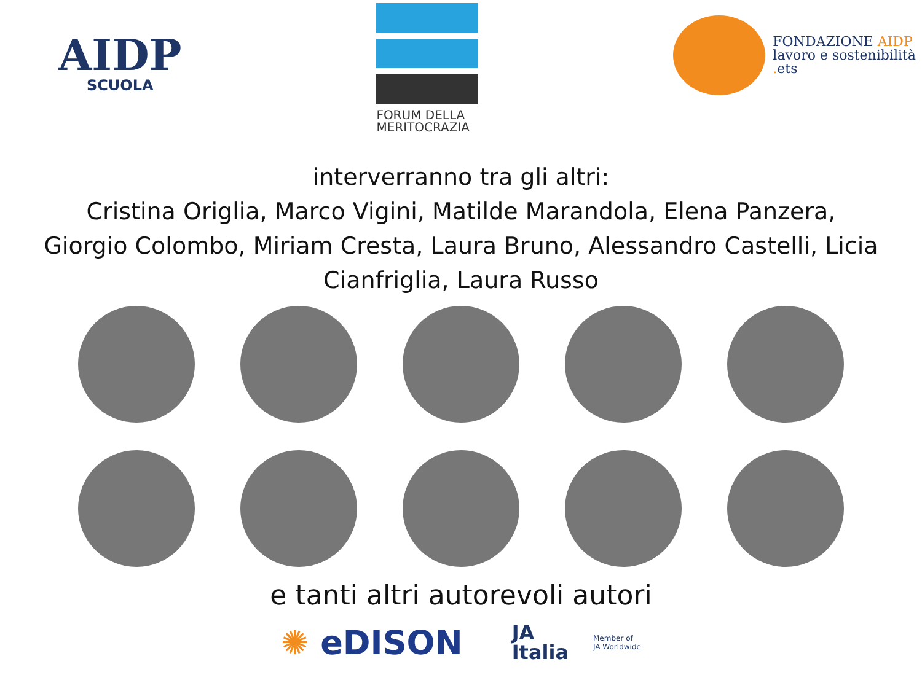AIDP
SCUOLA
FORUM DELLA
MERITOCRAZIA
FONDAZIONE AIDP
lavoro e sostenibilità
. ets
interverranno tra gli altri:
Cristina Origlia, Marco Vigini, Matilde Marandola, Elena Panzera,
Giorgio Colombo, Miriam Cresta, Laura Bruno, Alessandro Castelli, Licia
Cianfriglia, Laura Russo
e tanti altri autorevoli autori
✺ eDISON
JA
Italia
Member of
JA Worldwide